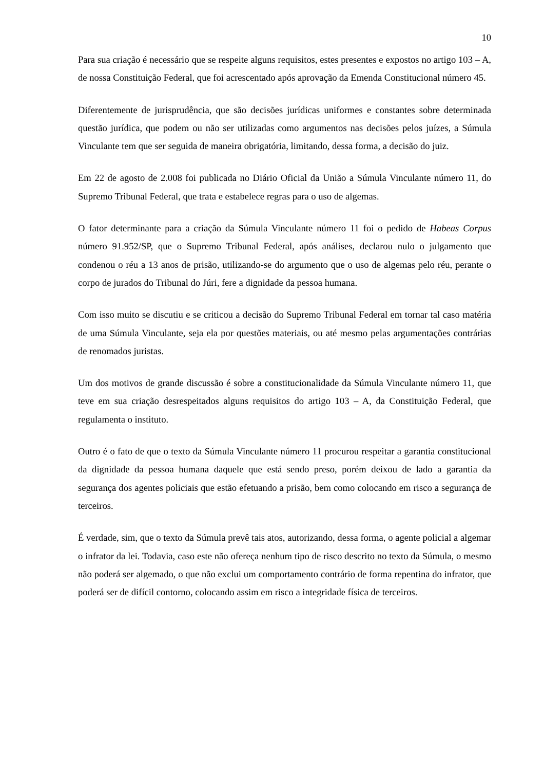10
Para sua criação é necessário que se respeite alguns requisitos, estes presentes e expostos no artigo 103 – A, de nossa Constituição Federal, que foi acrescentado após aprovação da Emenda Constitucional número 45.
Diferentemente de jurisprudência, que são decisões jurídicas uniformes e constantes sobre determinada questão jurídica, que podem ou não ser utilizadas como argumentos nas decisões pelos juízes, a Súmula Vinculante tem que ser seguida de maneira obrigatória, limitando, dessa forma, a decisão do juiz.
Em 22 de agosto de 2.008 foi publicada no Diário Oficial da União a Súmula Vinculante número 11, do Supremo Tribunal Federal, que trata e estabelece regras para o uso de algemas.
O fator determinante para a criação da Súmula Vinculante número 11 foi o pedido de Habeas Corpus número 91.952/SP, que o Supremo Tribunal Federal, após análises, declarou nulo o julgamento que condenou o réu a 13 anos de prisão, utilizando-se do argumento que o uso de algemas pelo réu, perante o corpo de jurados do Tribunal do Júri, fere a dignidade da pessoa humana.
Com isso muito se discutiu e se criticou a decisão do Supremo Tribunal Federal em tornar tal caso matéria de uma Súmula Vinculante, seja ela por questões materiais, ou até mesmo pelas argumentações contrárias de renomados juristas.
Um dos motivos de grande discussão é sobre a constitucionalidade da Súmula Vinculante número 11, que teve em sua criação desrespeitados alguns requisitos do artigo 103 – A, da Constituição Federal, que regulamenta o instituto.
Outro é o fato de que o texto da Súmula Vinculante número 11 procurou respeitar a garantia constitucional da dignidade da pessoa humana daquele que está sendo preso, porém deixou de lado a garantia da segurança dos agentes policiais que estão efetuando a prisão, bem como colocando em risco a segurança de terceiros.
É verdade, sim, que o texto da Súmula prevê tais atos, autorizando, dessa forma, o agente policial a algemar o infrator da lei. Todavia, caso este não ofereça nenhum tipo de risco descrito no texto da Súmula, o mesmo não poderá ser algemado, o que não exclui um comportamento contrário de forma repentina do infrator, que poderá ser de difícil contorno, colocando assim em risco a integridade física de terceiros.